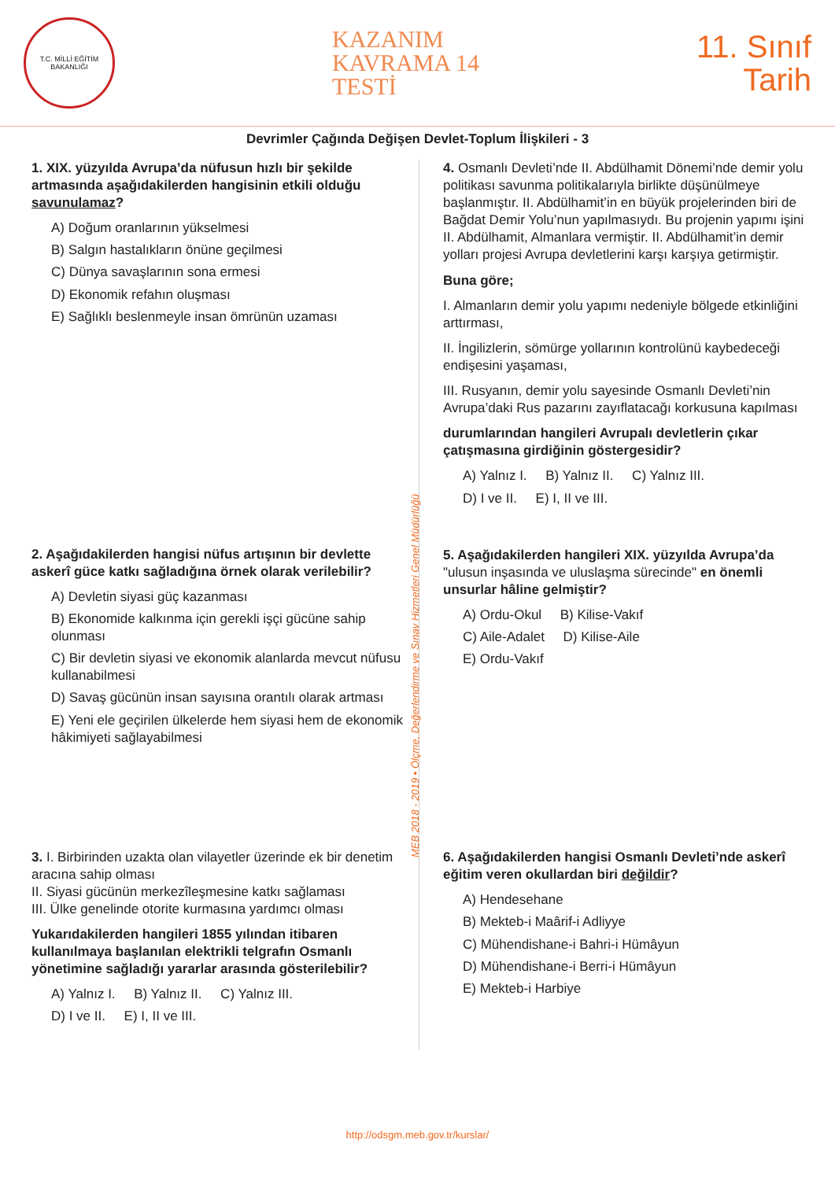T.C. MİLLİ EĞİTİM BAKANLIĞI
KAZANIM
KAVRAMA 14
TESTİ
11. Sınıf
Tarih
Devrimler Çağında Değişen Devlet-Toplum İlişkileri - 3
1. XIX. yüzyılda Avrupa’da nüfusun hızlı bir şekilde artmasında aşağıdakilerden hangisinin etkili olduğu savunulamaz?
A) Doğum oranlarının yükselmesi
B) Salgın hastalıkların önüne geçilmesi
C) Dünya savaşlarının sona ermesi
D) Ekonomik refahın oluşması
E) Sağlıklı beslenmeyle insan ömrünün uzaması
2. Aşağıdakilerden hangisi nüfus artışının bir devlette askerî güce katkı sağladığına örnek olarak verilebilir?
A) Devletin siyasi güç kazanması
B) Ekonomide kalkınma için gerekli işçi gücüne sahip olunması
C) Bir devletin siyasi ve ekonomik alanlarda mevcut nüfusu kullanabilmesi
D) Savaş gücünün insan sayısına orantılı olarak artması
E) Yeni ele geçirilen ülkelerde hem siyasi hem de ekonomik hâkimiyeti sağlayabilmesi
3. I. Birbirinden uzakta olan vilayetler üzerinde ek bir denetim aracına sahip olması
II. Siyasi gücünün merkezîleşmesine katkı sağlaması
III. Ülke genelinde otorite kurmasına yardımcı olması
Yukarıdakilerden hangileri 1855 yılından itibaren kullanılmaya başlanılan elektrikli telgrafın Osmanlı yönetimine sağladığı yararlar arasında gösterilebilir?
A) Yalnız I. B) Yalnız II. C) Yalnız III.
D) I ve II. E) I, II ve III.
4. Osmanlı Devleti’nde II. Abdülhamit Dönemi’nde demir yolu politikası savunma politikalarıyla birlikte düşünülmeye başlanmıştır. II. Abdülhamit’in en büyük projelerinden biri de Bağdat Demir Yolu’nun yapılmasıydı. Bu projenin yapımı işini II. Abdülhamit, Almanlara vermiştir. II. Abdülhamit’in demir yolları projesi Avrupa devletlerini karşı karşıya getirmiştir.
Buna göre;
I. Almanların demir yolu yapımı nedeniyle bölgede etkinliğini arttırması,
II. İngilizlerin, sömürge yollarının kontrolünü kaybedeceği endişesini yaşaması,
III. Rusyanın, demir yolu sayesinde Osmanlı Devleti’nin Avrupa’daki Rus pazarını zayıflatacağı korkusuna kapılması
durumlarından hangileri Avrupalı devletlerin çıkar çatışmasına girdiğinin göstergesidir?
A) Yalnız I. B) Yalnız II. C) Yalnız III.
D) I ve II. E) I, II ve III.
5. Aşağıdakilerden hangileri XIX. yüzyılda Avrupa’da "ulusun inşasında ve uluslaşma sürecinde" en önemli unsurlar hâline gelmiştir?
A) Ordu-Okul B) Kilise-Vakıf
C) Aile-Adalet D) Kilise-Aile
E) Ordu-Vakıf
6. Aşağıdakilerden hangisi Osmanlı Devleti’nde askerî eğitim veren okullardan biri değildir?
A) Hendesehane
B) Mekteb-i Maârif-i Adliyye
C) Mühendishane-i Bahri-i Hümâyun
D) Mühendishane-i Berri-i Hümâyun
E) Mekteb-i Harbiye
MEB 2018 - 2019 • Ölçme, Değerlendirme ve Sınav Hizmetleri Genel Müdürlüğü
http://odsgm.meb.gov.tr/kurslar/